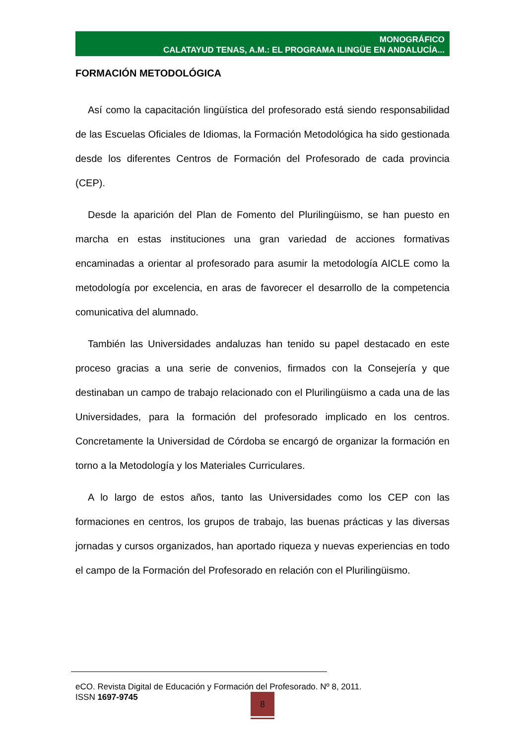MONOGRÁFICO
CALATAYUD TENAS, A.M.: EL PROGRAMA ILINGÜE EN ANDALUCÍA...
FORMACIÓN METODOLÓGICA
Así como la capacitación lingüística del profesorado está siendo responsabilidad de las Escuelas Oficiales de Idiomas, la Formación Metodológica ha sido gestionada desde los diferentes Centros de Formación del Profesorado de cada provincia (CEP).
Desde la aparición del Plan de Fomento del Plurilingüismo, se han puesto en marcha en estas instituciones una gran variedad de acciones formativas encaminadas a orientar al profesorado para asumir la metodología AICLE como la metodología por excelencia, en aras de favorecer el desarrollo de la competencia comunicativa del alumnado.
También las Universidades andaluzas han tenido su papel destacado en este proceso gracias a una serie de convenios, firmados con la Consejería y que destinaban un campo de trabajo relacionado con el Plurilingüismo a cada una de las Universidades, para la formación del profesorado implicado en los centros. Concretamente la Universidad de Córdoba se encargó de organizar la formación en torno a la Metodología y los Materiales Curriculares.
A lo largo de estos años, tanto las Universidades como los CEP con las formaciones en centros, los grupos de trabajo, las buenas prácticas y las diversas jornadas y cursos organizados, han aportado riqueza y nuevas experiencias en todo el campo de la Formación del Profesorado en relación con el Plurilingüismo.
eCO. Revista Digital de Educación y Formación del Profesorado. Nº 8, 2011.
ISSN 1697-9745
8